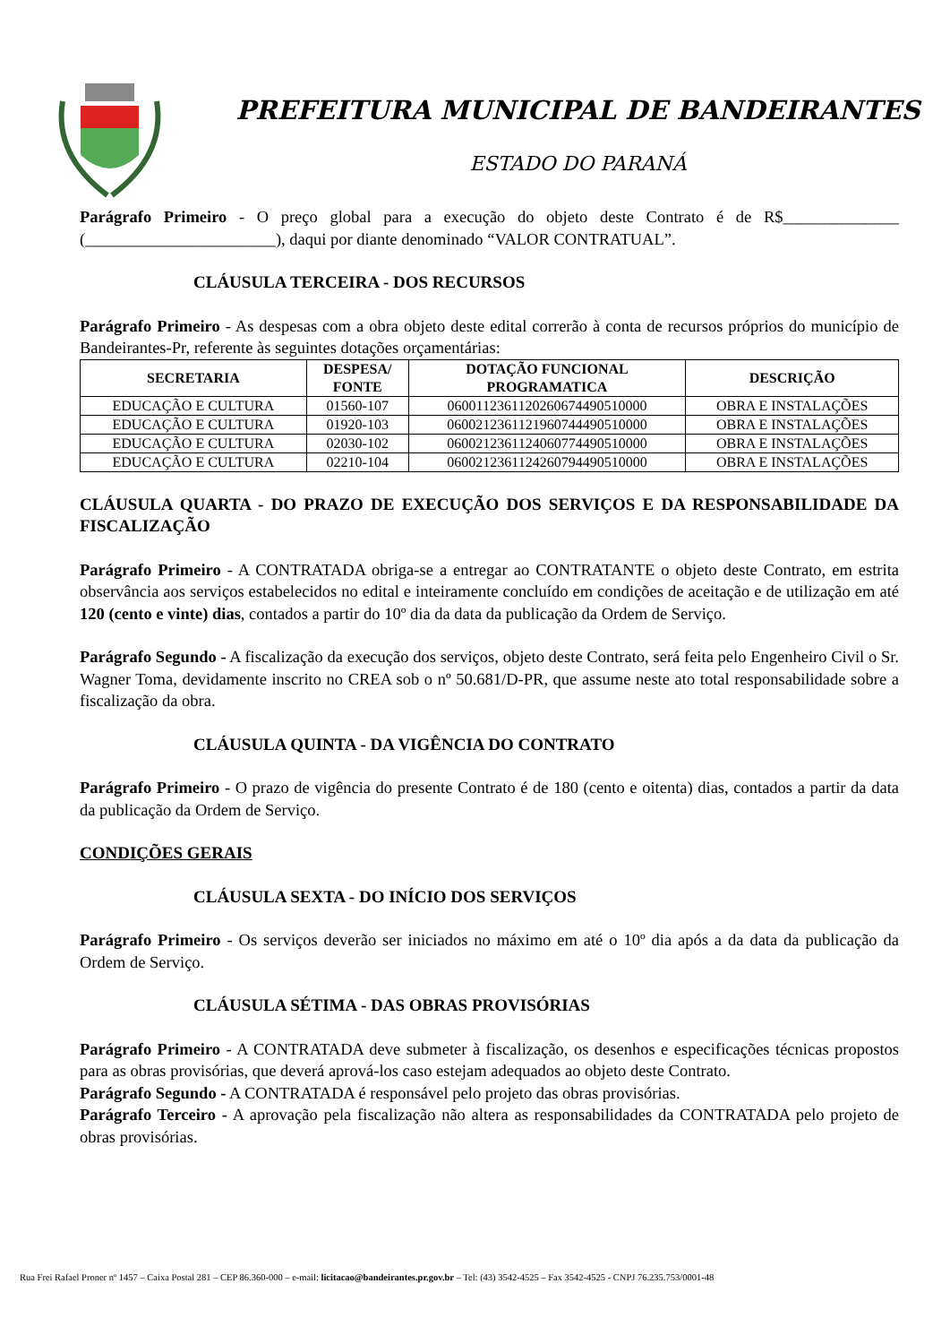PREFEITURA MUNICIPAL DE BANDEIRANTES
ESTADO DO PARANÁ
Parágrafo Primeiro - O preço global para a execução do objeto deste Contrato é de R$______________ (_______________________), daqui por diante denominado “VALOR CONTRATUAL”.
CLÁUSULA TERCEIRA - DOS RECURSOS
Parágrafo Primeiro - As despesas com a obra objeto deste edital correrão à conta de recursos próprios do município de Bandeirantes-Pr, referente às seguintes dotações orçamentárias:
| SECRETARIA | DESPESA/ FONTE | DOTAÇÃO FUNCIONAL PROGRAMATICA | DESCRIÇÃO |
| --- | --- | --- | --- |
| EDUCAÇÃO E CULTURA | 01560-107 | 0600112361120260674490510000 | OBRA E INSTALAÇÕES |
| EDUCAÇÃO E CULTURA | 01920-103 | 0600212361121960744490510000 | OBRA E INSTALAÇÕES |
| EDUCAÇÃO E CULTURA | 02030-102 | 0600212361124060774490510000 | OBRA E INSTALAÇÕES |
| EDUCAÇÃO E CULTURA | 02210-104 | 0600212361124260794490510000 | OBRA E INSTALAÇÕES |
CLÁUSULA QUARTA - DO PRAZO DE EXECUÇÃO DOS SERVIÇOS E DA RESPONSABILIDADE DA FISCALIZAÇÃO
Parágrafo Primeiro - A CONTRATADA obriga-se a entregar ao CONTRATANTE o objeto deste Contrato, em estrita observância aos serviços estabelecidos no edital e inteiramente concluído em condições de aceitação e de utilização em até 120 (cento e vinte) dias, contados a partir do 10º dia da data da publicação da Ordem de Serviço.
Parágrafo Segundo - A fiscalização da execução dos serviços, objeto deste Contrato, será feita pelo Engenheiro Civil o Sr. Wagner Toma, devidamente inscrito no CREA sob o nº 50.681/D-PR, que assume neste ato total responsabilidade sobre a fiscalização da obra.
CLÁUSULA QUINTA - DA VIGÊNCIA DO CONTRATO
Parágrafo Primeiro - O prazo de vigência do presente Contrato é de 180 (cento e oitenta) dias, contados a partir da data da publicação da Ordem de Serviço.
CONDIÇÕES GERAIS
CLÁUSULA SEXTA - DO INÍCIO DOS SERVIÇOS
Parágrafo Primeiro - Os serviços deverão ser iniciados no máximo em até o 10º dia após a da data da publicação da Ordem de Serviço.
CLÁUSULA SÉTIMA - DAS OBRAS PROVISÓRIAS
Parágrafo Primeiro - A CONTRATADA deve submeter à fiscalização, os desenhos e especificações técnicas propostos para as obras provisórias, que deverá aprová-los caso estejam adequados ao objeto deste Contrato.
Parágrafo Segundo - A CONTRATADA é responsável pelo projeto das obras provisórias.
Parágrafo Terceiro - A aprovação pela fiscalização não altera as responsabilidades da CONTRATADA pelo projeto de obras provisórias.
Rua Frei Rafael Proner nº 1457 – Caixa Postal 281 – CEP 86.360-000 – e-mail: licitacao@bandeirantes.pr.gov.br – Tel: (43) 3542-4525 – Fax 3542-4525 - CNPJ 76.235.753/0001-48